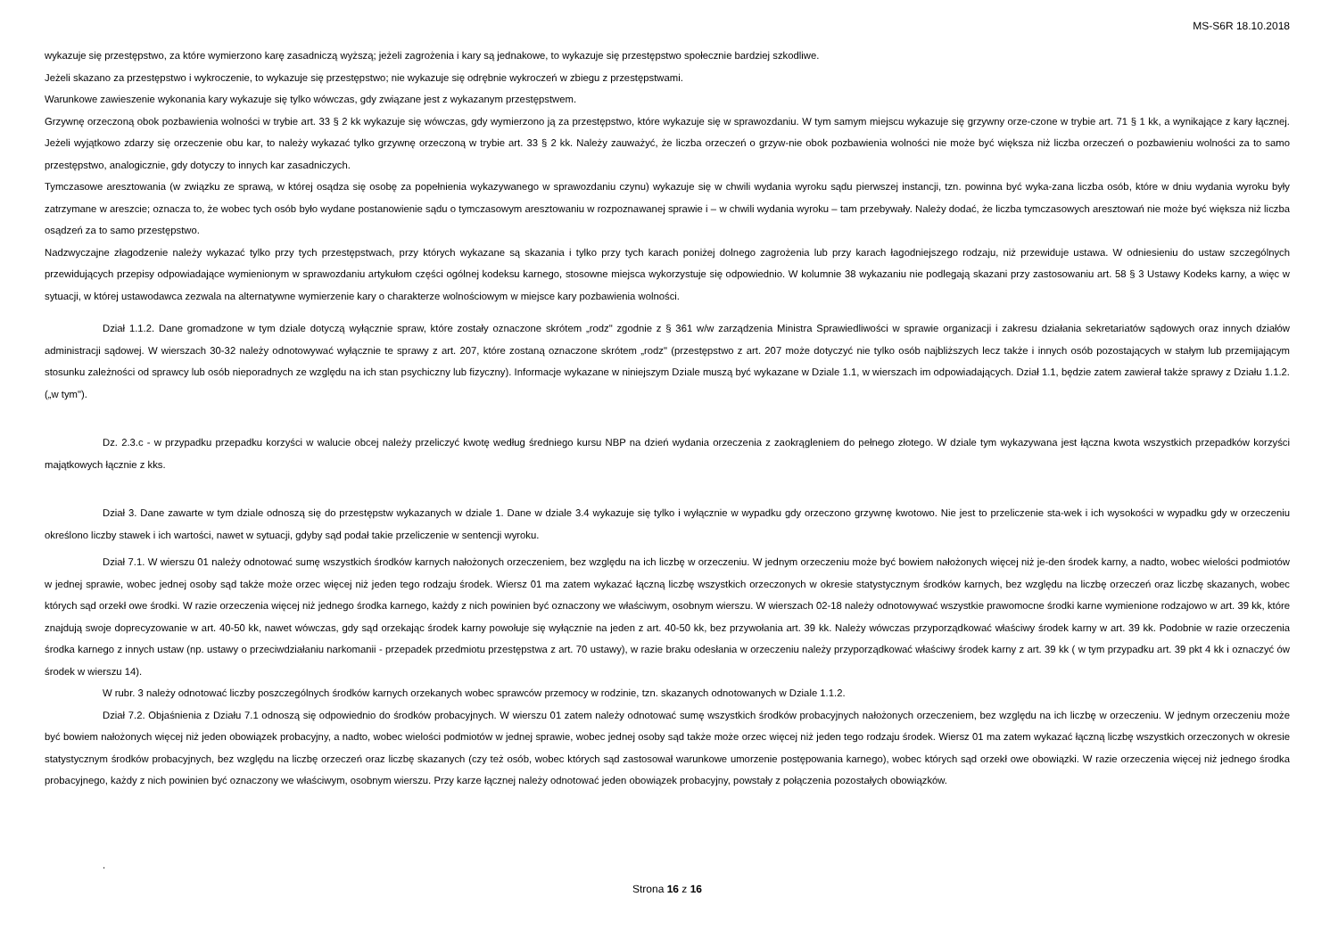MS-S6R 18.10.2018
wykazuje się przestępstwo, za które wymierzono karę zasadniczą wyższą; jeżeli zagrożenia i kary są jednakowe, to wykazuje się przestępstwo społecznie bardziej szkodliwe.
Jeżeli skazano za przestępstwo i wykroczenie, to wykazuje się przestępstwo; nie wykazuje się odrębnie wykroczeń w zbiegu z przestępstwami.
Warunkowe zawieszenie wykonania kary wykazuje się tylko wówczas, gdy związane jest z wykazanym przestępstwem.
Grzywnę orzeczoną obok pozbawienia wolności w trybie art. 33 § 2 kk wykazuje się wówczas, gdy wymierzono ją za przestępstwo, które wykazuje się w sprawozdaniu. W tym samym miejscu wykazuje się grzywny orze-czone w trybie art. 71 § 1 kk, a wynikające z kary łącznej. Jeżeli wyjątkowo zdarzy się orzeczenie obu kar, to należy wykazać tylko grzywnę orzeczoną w trybie art. 33 § 2 kk. Należy zauważyć, że liczba orzeczeń o grzyw-nie obok pozbawienia wolności nie może być większa niż liczba orzeczeń o pozbawieniu wolności za to samo przestępstwo, analogicznie, gdy dotyczy to innych kar zasadniczych.
Tymczasowe aresztowania (w związku ze sprawą, w której osądza się osobę za popełnienia wykazywanego w sprawozdaniu czynu) wykazuje się w chwili wydania wyroku sądu pierwszej instancji, tzn. powinna być wyka-zana liczba osób, które w dniu wydania wyroku były zatrzymane w areszcie; oznacza to, że wobec tych osób było wydane postanowienie sądu o tymczasowym aresztowaniu w rozpoznawanej sprawie i – w chwili wydania wyroku – tam przebywały. Należy dodać, że liczba tymczasowych aresztowań nie może być większa niż liczba osądzeń za to samo przestępstwo.
Nadzwyczajne złagodzenie należy wykazać tylko przy tych przestępstwach, przy których wykazane są skazania i tylko przy tych karach poniżej dolnego zagrożenia lub przy karach łagodniejszego rodzaju, niż przewiduje ustawa. W odniesieniu do ustaw szczególnych przewidujących przepisy odpowiadające wymienionym w sprawozdaniu artykułom części ogólnej kodeksu karnego, stosowne miejsca wykorzystuje się odpowiednio. W kolumnie 38 wykazaniu nie podlegają skazani przy zastosowaniu art. 58 § 3 Ustawy Kodeks karny, a więc w sytuacji, w której ustawodawca zezwala na alternatywne wymierzenie kary o charakterze wolnościowym w miejsce kary pozbawienia wolności.
Dział 1.1.2. Dane gromadzone w tym dziale dotyczą wyłącznie spraw, które zostały oznaczone skrótem „rodz" zgodnie z § 361 w/w zarządzenia Ministra Sprawiedliwości w sprawie organizacji i zakresu działania sekretariatów sądowych oraz innych działów administracji sądowej. W wierszach 30-32 należy odnotowywać wyłącznie te sprawy z art. 207, które zostaną oznaczone skrótem „rodz" (przestępstwo z art. 207 może dotyczyć nie tylko osób najbliższych lecz także i innych osób pozostających w stałym lub przemijającym stosunku zależności od sprawcy lub osób nieporadnych ze względu na ich stan psychiczny lub fizyczny). Informacje wykazane w niniejszym Dziale muszą być wykazane w Dziale 1.1, w wierszach im odpowiadających. Dział 1.1, będzie zatem zawierał także sprawy z Działu 1.1.2. („w tym").
Dz. 2.3.c - w przypadku przepadku korzyści w walucie obcej należy przeliczyć kwotę według średniego kursu NBP na dzień wydania orzeczenia z zaokrągleniem do pełnego złotego. W dziale tym wykazywana jest łączna kwota wszystkich przepadków korzyści majątkowych łącznie z kks.
Dział 3. Dane zawarte w tym dziale odnoszą się do przestępstw wykazanych w dziale 1. Dane w dziale 3.4 wykazuje się tylko i wyłącznie w wypadku gdy orzeczono grzywnę kwotowo. Nie jest to przeliczenie sta-wek i ich wysokości w wypadku gdy w orzeczeniu określono liczby stawek i ich wartości, nawet w sytuacji, gdyby sąd podał takie przeliczenie w sentencji wyroku.
Dział 7.1. W wierszu 01 należy odnotować sumę wszystkich środków karnych nałożonych orzeczeniem, bez względu na ich liczbę w orzeczeniu. W jednym orzeczeniu może być bowiem nałożonych więcej niż je-den środek karny, a nadto, wobec wielości podmiotów w jednej sprawie, wobec jednej osoby sąd także może orzec więcej niż jeden tego rodzaju środek. Wiersz 01 ma zatem wykazać łączną liczbę wszystkich orzeczonych w okresie statystycznym środków karnych, bez względu na liczbę orzeczeń oraz liczbę skazanych, wobec których sąd orzekł owe środki. W razie orzeczenia więcej niż jednego środka karnego, każdy z nich powinien być oznaczony we właściwym, osobnym wierszu. W wierszach 02-18 należy odnotowywać wszystkie prawomocne środki karne wymienione rodzajowo w art. 39 kk, które znajdują swoje doprecyzowanie w art. 40-50 kk, nawet wówczas, gdy sąd orzekając środek karny powołuje się wyłącznie na jeden z art. 40-50 kk, bez przywołania art. 39 kk. Należy wówczas przyporządkować właściwy środek karny w art. 39 kk. Podobnie w razie orzeczenia środka karnego z innych ustaw (np. ustawy o przeciwdziałaniu narkomanii - przepadek przedmiotu przestępstwa z art. 70 ustawy), w razie braku odesłania w orzeczeniu należy przyporządkować właściwy środek karny z art. 39 kk ( w tym przypadku art. 39 pkt 4 kk i oznaczyć ów środek w wierszu 14).
W rubr. 3 należy odnotować liczby poszczególnych środków karnych orzekanych wobec sprawców przemocy w rodzinie, tzn. skazanych odnotowanych w Dziale 1.1.2.
Dział 7.2. Objaśnienia z Działu 7.1 odnoszą się odpowiednio do środków probacyjnych. W wierszu 01 zatem należy odnotować sumę wszystkich środków probacyjnych nałożonych orzeczeniem, bez względu na ich liczbę w orzeczeniu. W jednym orzeczeniu może być bowiem nałożonych więcej niż jeden obowiązek probacyjny, a nadto, wobec wielości podmiotów w jednej sprawie, wobec jednej osoby sąd także może orzec więcej niż jeden tego rodzaju środek. Wiersz 01 ma zatem wykazać łączną liczbę wszystkich orzeczonych w okresie statystycznym środków probacyjnych, bez względu na liczbę orzeczeń oraz liczbę skazanych (czy też osób, wobec których sąd zastosował warunkowe umorzenie postępowania karnego), wobec których sąd orzekł owe obowiązki. W razie orzeczenia więcej niż jednego środka probacyjnego, każdy z nich powinien być oznaczony we właściwym, osobnym wierszu. Przy karze łącznej należy odnotować jeden obowiązek probacyjny, powstały z połączenia pozostałych obowiązków.
.
Strona 16 z 16